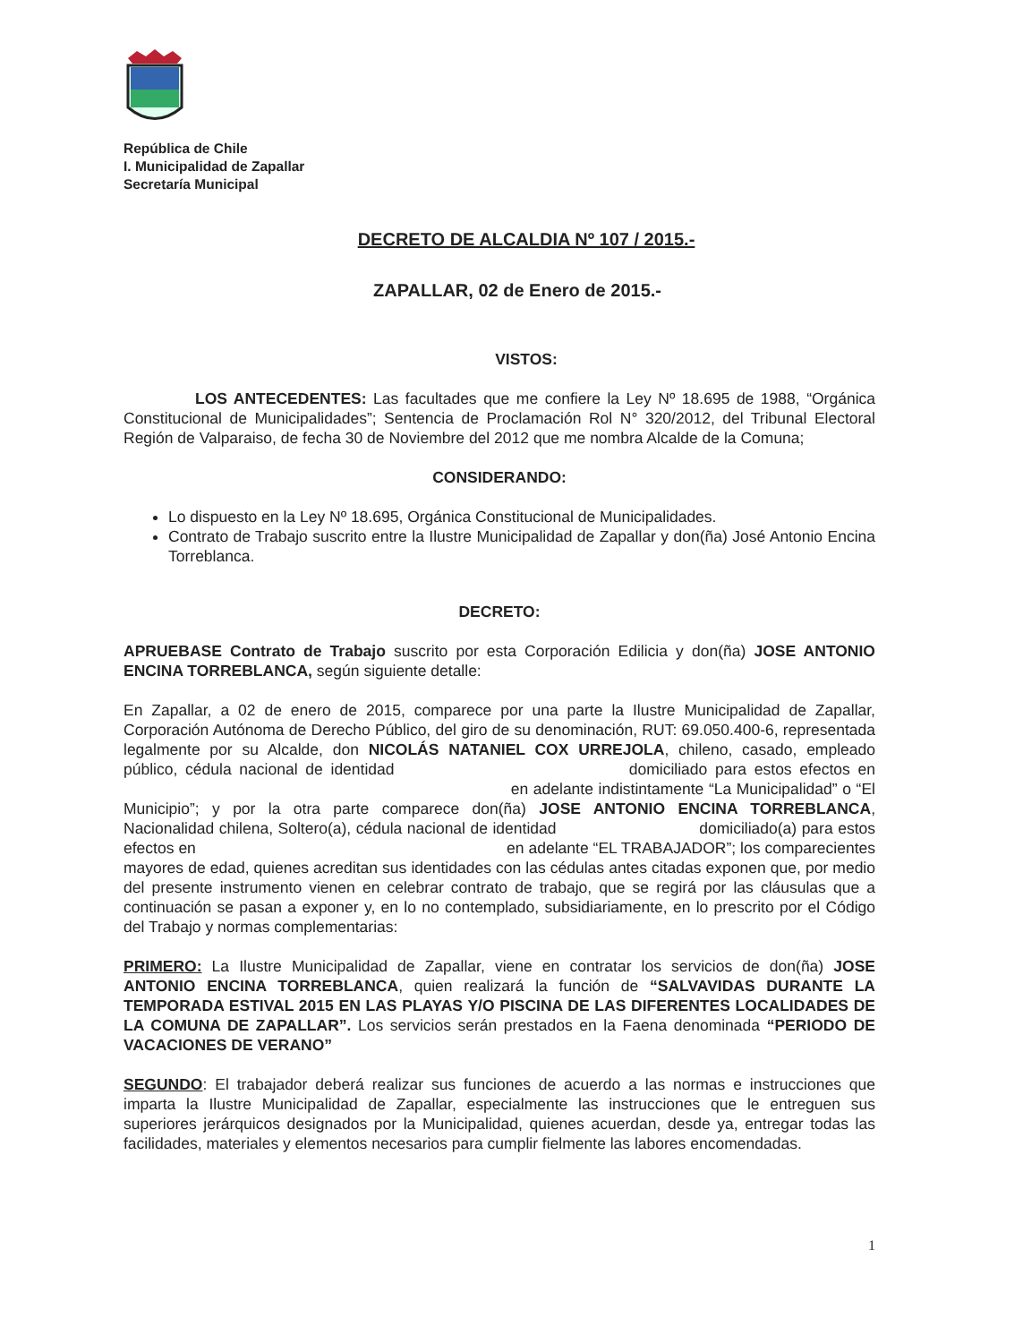República de Chile
I. Municipalidad de Zapallar
Secretaría Municipal
DECRETO DE ALCALDIA Nº 107 / 2015.-
ZAPALLAR, 02 de Enero de 2015.-
VISTOS:
LOS ANTECEDENTES: Las facultades que me confiere la Ley Nº 18.695 de 1988, “Orgánica Constitucional de Municipalidades”; Sentencia de Proclamación Rol N° 320/2012, del Tribunal Electoral Región de Valparaiso, de fecha 30 de Noviembre del 2012 que me nombra Alcalde de la Comuna;
CONSIDERANDO:
Lo dispuesto en la Ley Nº 18.695, Orgánica Constitucional de Municipalidades.
Contrato de Trabajo suscrito entre la Ilustre Municipalidad de Zapallar y don(ña) José Antonio Encina Torreblanca.
DECRETO:
APRUEBASE Contrato de Trabajo suscrito por esta Corporación Edilicia y don(ña) JOSE ANTONIO ENCINA TORREBLANCA, según siguiente detalle:
En Zapallar, a 02 de enero de 2015, comparece por una parte la Ilustre Municipalidad de Zapallar, Corporación Autónoma de Derecho Público, del giro de su denominación, RUT: 69.050.400-6, representada legalmente por su Alcalde, don NICOLÁS NATANIEL COX URREJOLA, chileno, casado, empleado público, cédula nacional de identidad domiciliado para estos efectos en en adelante indistintamente “La Municipalidad” o “El Municipio”; y por la otra parte comparece don(ña) JOSE ANTONIO ENCINA TORREBLANCA, Nacionalidad chilena, Soltero(a), cédula nacional de identidad domiciliado(a) para estos efectos en en adelante “EL TRABAJADOR”; los comparecientes mayores de edad, quienes acreditan sus identidades con las cédulas antes citadas exponen que, por medio del presente instrumento vienen en celebrar contrato de trabajo, que se regirá por las cláusulas que a continuación se pasan a exponer y, en lo no contemplado, subsidiariamente, en lo prescrito por el Código del Trabajo y normas complementarias:
PRIMERO: La Ilustre Municipalidad de Zapallar, viene en contratar los servicios de don(ña) JOSE ANTONIO ENCINA TORREBLANCA, quien realizará la función de “SALVAVIDAS DURANTE LA TEMPORADA ESTIVAL 2015 EN LAS PLAYAS Y/O PISCINA DE LAS DIFERENTES LOCALIDADES DE LA COMUNA DE ZAPALLAR”. Los servicios serán prestados en la Faena denominada “PERIODO DE VACACIONES DE VERANO”
SEGUNDO: El trabajador deberá realizar sus funciones de acuerdo a las normas e instrucciones que imparta la Ilustre Municipalidad de Zapallar, especialmente las instrucciones que le entreguen sus superiores jerárquicos designados por la Municipalidad, quienes acuerdan, desde ya, entregar todas las facilidades, materiales y elementos necesarios para cumplir fielmente las labores encomendadas.
1